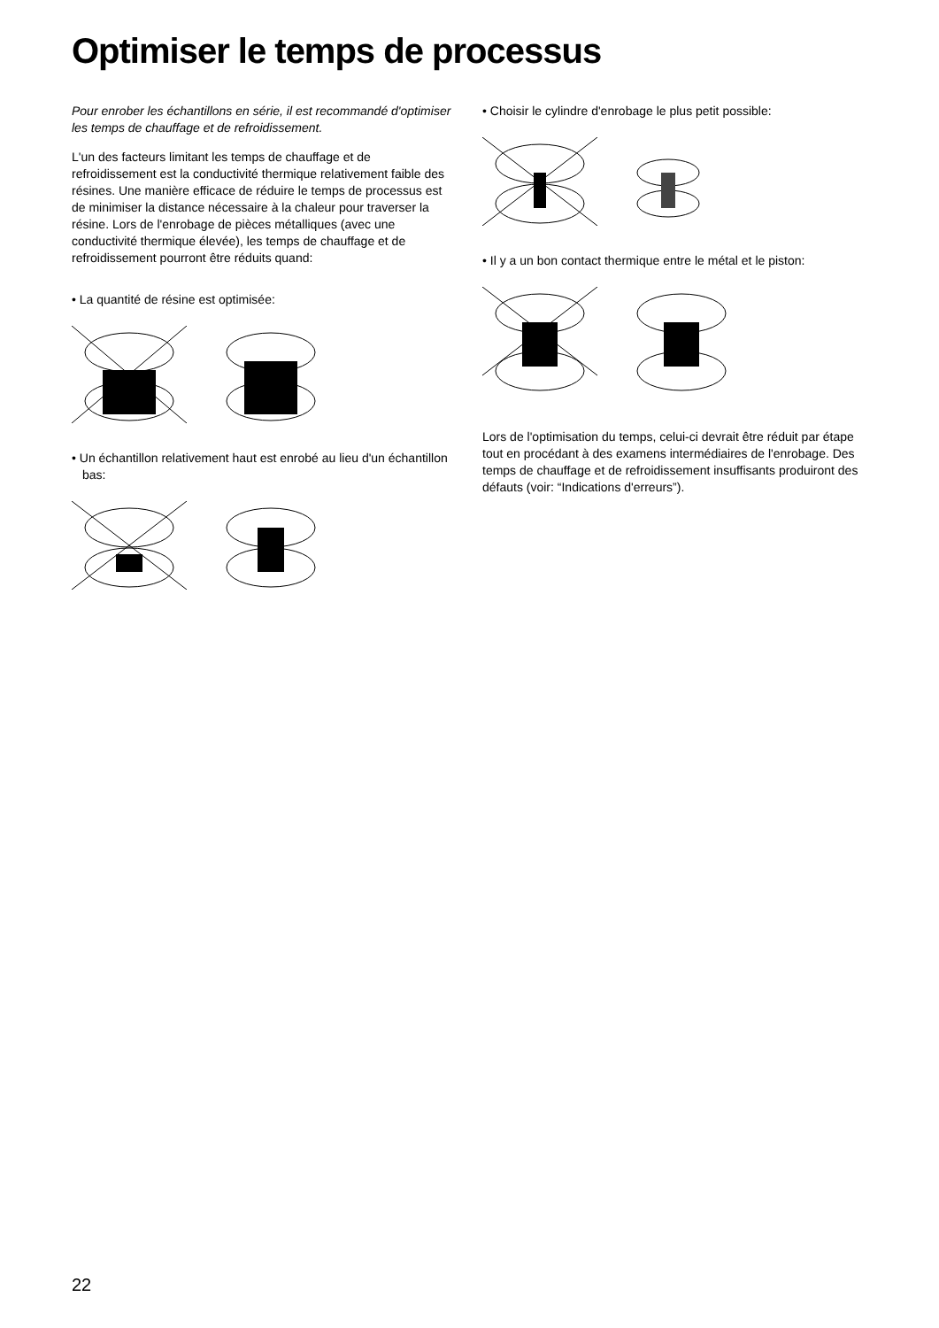Optimiser le temps de processus
Pour enrober les échantillons en série, il est recommandé d'optimiser les temps de chauffage et de refroidissement.
L'un des facteurs limitant les temps de chauffage et de refroidissement est la conductivité thermique relativement faible des résines. Une manière efficace de réduire le temps de processus est de minimiser la distance nécessaire à la chaleur pour traverser la résine. Lors de l'enrobage de pièces métalliques (avec une conductivité thermique élevée), les temps de chauffage et de refroidissement pourront être réduits quand:
• La quantité de résine est optimisée:
• Un échantillon relativement haut est enrobé au lieu d'un échantillon bas:
• Choisir le cylindre d'enrobage le plus petit possible:
• Il y a un bon contact thermique entre le métal et le piston:
Lors de l'optimisation du temps, celui-ci devrait être réduit par étape tout en procédant à des examens intermédiaires de l'enrobage. Des temps de chauffage et de refroidissement insuffisants produiront des défauts (voir: “Indications d'erreurs”).
22